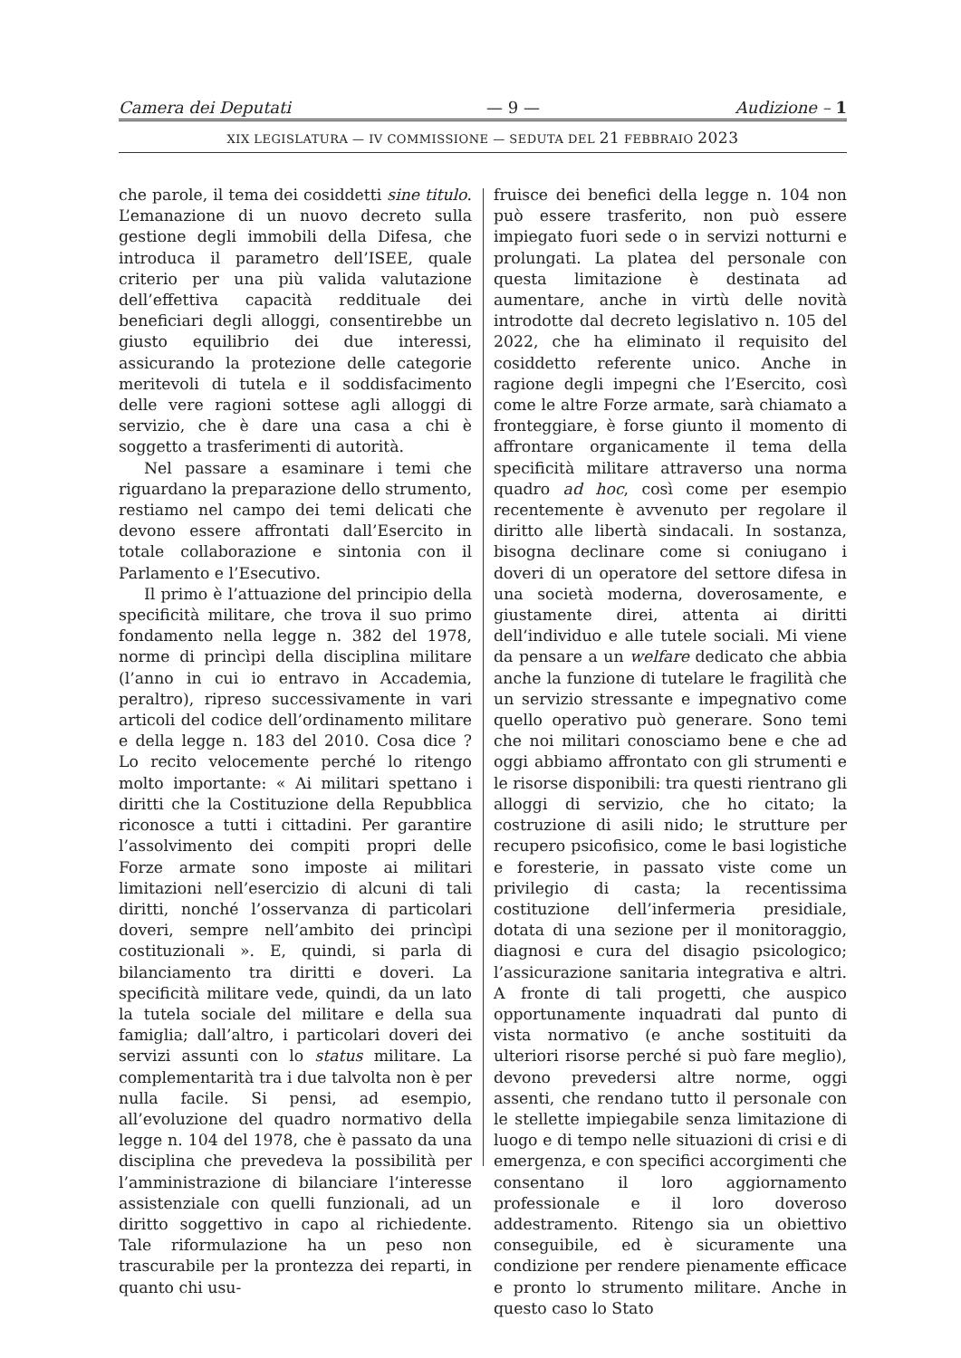Camera dei Deputati — 9 — Audizione – 1
XIX LEGISLATURA — IV COMMISSIONE — SEDUTA DEL 21 FEBBRAIO 2023
che parole, il tema dei cosiddetti sine titulo. L’emanazione di un nuovo decreto sulla gestione degli immobili della Difesa, che introduca il parametro dell’ISEE, quale criterio per una più valida valutazione dell’effettiva capacità reddituale dei beneficiari degli alloggi, consentirebbe un giusto equilibrio dei due interessi, assicurando la protezione delle categorie meritevoli di tutela e il soddisfacimento delle vere ragioni sottese agli alloggi di servizio, che è dare una casa a chi è soggetto a trasferimenti di autorità.
Nel passare a esaminare i temi che riguardano la preparazione dello strumento, restiamo nel campo dei temi delicati che devono essere affrontati dall’Esercito in totale collaborazione e sintonia con il Parlamento e l’Esecutivo.
Il primo è l’attuazione del principio della specificità militare, che trova il suo primo fondamento nella legge n. 382 del 1978, norme di princìpi della disciplina militare (l’anno in cui io entravo in Accademia, peraltro), ripreso successivamente in vari articoli del codice dell’ordinamento militare e della legge n. 183 del 2010. Cosa dice ? Lo recito velocemente perché lo ritengo molto importante: « Ai militari spettano i diritti che la Costituzione della Repubblica riconosce a tutti i cittadini. Per garantire l’assolvimento dei compiti propri delle Forze armate sono imposte ai militari limitazioni nell’esercizio di alcuni di tali diritti, nonché l’osservanza di particolari doveri, sempre nell’ambito dei princìpi costituzionali ». E, quindi, si parla di bilanciamento tra diritti e doveri. La specificità militare vede, quindi, da un lato la tutela sociale del militare e della sua famiglia; dall’altro, i particolari doveri dei servizi assunti con lo status militare. La complementarità tra i due talvolta non è per nulla facile. Si pensi, ad esempio, all’evoluzione del quadro normativo della legge n. 104 del 1978, che è passato da una disciplina che prevedeva la possibilità per l’amministrazione di bilanciare l’interesse assistenziale con quelli funzionali, ad un diritto soggettivo in capo al richiedente. Tale riformulazione ha un peso non trascurabile per la prontezza dei reparti, in quanto chi usu-
fruisce dei benefici della legge n. 104 non può essere trasferito, non può essere impiegato fuori sede o in servizi notturni e prolungati. La platea del personale con questa limitazione è destinata ad aumentare, anche in virtù delle novità introdotte dal decreto legislativo n. 105 del 2022, che ha eliminato il requisito del cosiddetto referente unico. Anche in ragione degli impegni che l’Esercito, così come le altre Forze armate, sarà chiamato a fronteggiare, è forse giunto il momento di affrontare organicamente il tema della specificità militare attraverso una norma quadro ad hoc, così come per esempio recentemente è avvenuto per regolare il diritto alle libertà sindacali. In sostanza, bisogna declinare come si coniugano i doveri di un operatore del settore difesa in una società moderna, doverosamente, e giustamente direi, attenta ai diritti dell’individuo e alle tutele sociali. Mi viene da pensare a un welfare dedicato che abbia anche la funzione di tutelare le fragilità che un servizio stressante e impegnativo come quello operativo può generare. Sono temi che noi militari conosciamo bene e che ad oggi abbiamo affrontato con gli strumenti e le risorse disponibili: tra questi rientrano gli alloggi di servizio, che ho citato; la costruzione di asili nido; le strutture per recupero psicofisico, come le basi logistiche e foresterie, in passato viste come un privilegio di casta; la recentissima costituzione dell’infermeria presidiale, dotata di una sezione per il monitoraggio, diagnosi e cura del disagio psicologico; l’assicurazione sanitaria integrativa e altri. A fronte di tali progetti, che auspico opportunamente inquadrati dal punto di vista normativo (e anche sostituiti da ulteriori risorse perché si può fare meglio), devono prevedersi altre norme, oggi assenti, che rendano tutto il personale con le stellette impiegabile senza limitazione di luogo e di tempo nelle situazioni di crisi e di emergenza, e con specifici accorgimenti che consentano il loro aggiornamento professionale e il loro doveroso addestramento. Ritengo sia un obiettivo conseguibile, ed è sicuramente una condizione per rendere pienamente efficace e pronto lo strumento militare. Anche in questo caso lo Stato